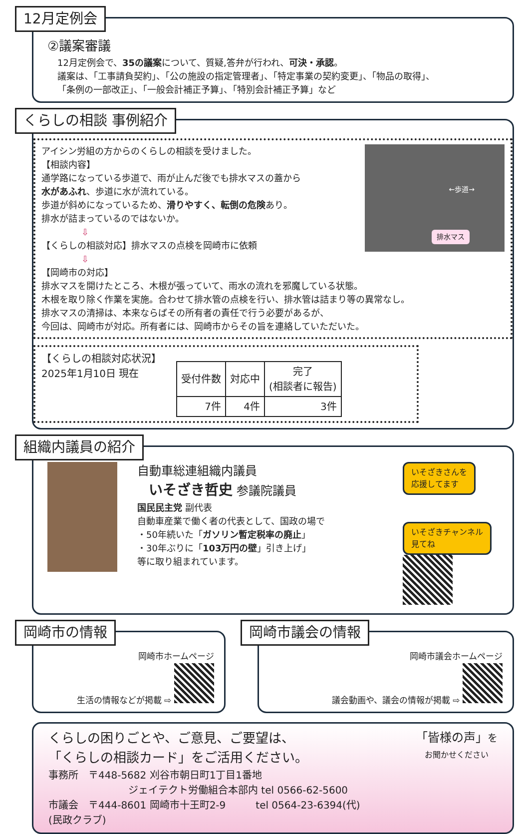12月定例会
②議案審議
12月定例会で、35の議案について、質疑,答弁が行われ、可決・承認。
議案は、「工事請負契約」、「公の施設の指定管理者」、「特定事業の契約変更」、「物品の取得」、
「条例の一部改正」、「一般会計補正予算」、「特別会計補正予算」など
くらしの相談 事例紹介
←歩道→
排水マス
アイシン労組の方からのくらしの相談を受けました。
【相談内容】
通学路になっている歩道で、雨が止んだ後でも排水マスの蓋から
水があふれ、歩道に水が流れている。
歩道が斜めになっているため、滑りやすく、転倒の危険あり。
排水が詰まっているのではないか。
⇩
【くらしの相談対応】排水マスの点検を岡崎市に依頼
⇩
【岡崎市の対応】
排水マスを開けたところ、木根が張っていて、雨水の流れを邪魔している状態。
木根を取り除く作業を実施。合わせて排水管の点検を行い、排水管は詰まり等の異常なし。
排水マスの清掃は、本来ならばその所有者の責任で行う必要があるが、
今回は、岡崎市が対応。所有者には、岡崎市からその旨を連絡していただいた。
【くらしの相談対応状況】
2025年1月10日 現在
| 受付件数 | 対応中 | 完了 (相談者に報告) |
| --- | --- | --- |
| 7件 | 4件 | 3件 |
組織内議員の紹介
自動車総連組織内議員
いそざき哲史 参議院議員
国民民主党 副代表
自動車産業で働く者の代表として、国政の場で
・50年続いた「ガソリン暫定税率の廃止」
・30年ぶりに「103万円の壁」引き上げ」
等に取り組まれています。
いそざきさんを
応援してます
いそざきチャンネル
見てね
岡崎市の情報
岡崎市ホームページ
生活の情報などが掲載 ⇨
岡崎市議会の情報
岡崎市議会ホームページ
議会動画や、議会の情報が掲載 ⇨
「皆様の声」を
お聞かせください
くらしの困りごとや、ご意見、ご要望は、
「くらしの相談カード」をご活用ください。
事務所　〒448-5682 刈谷市朝日町1丁目1番地
　　　　　　　　ジェイテクト労働組合本部内 tel 0566-62-5600
市議会　〒444-8601 岡崎市十王町2-9　　　tel 0564-23-6394(代)
(民政クラブ)